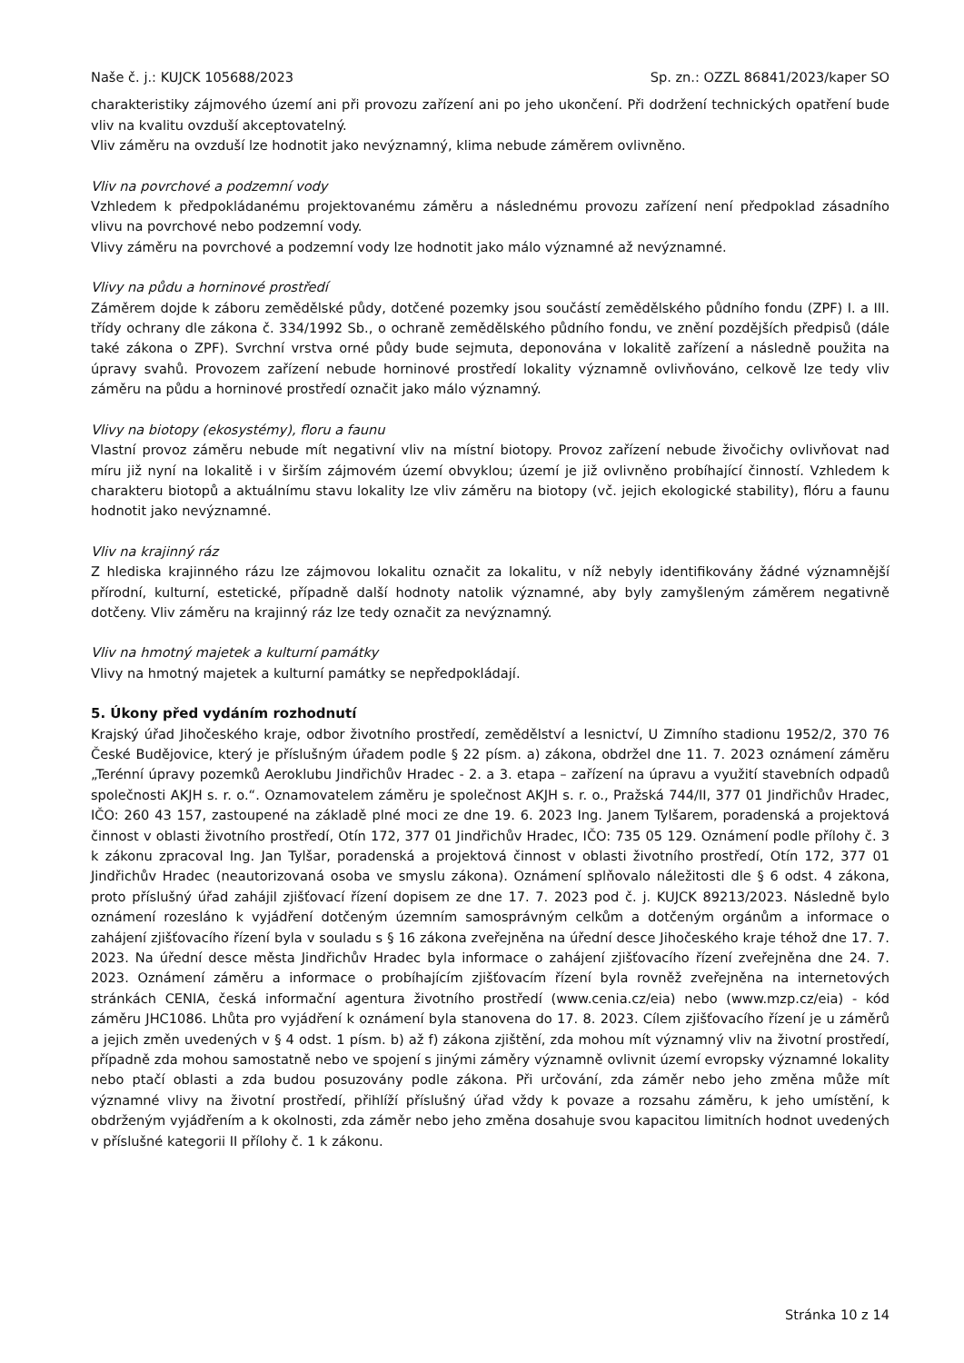Naše č. j.: KUJCK 105688/2023 Sp. zn.: OZZL 86841/2023/kaper SO
charakteristiky zájmového území ani při provozu zařízení ani po jeho ukončení. Při dodržení technických opatření bude vliv na kvalitu ovzduší akceptovatelný.
Vliv záměru na ovzduší lze hodnotit jako nevýznamný, klima nebude záměrem ovlivněno.
Vliv na povrchové a podzemní vody
Vzhledem k předpokládanému projektovanému záměru a následnému provozu zařízení není předpoklad zásadního vlivu na povrchové nebo podzemní vody.
Vlivy záměru na povrchové a podzemní vody lze hodnotit jako málo významné až nevýznamné.
Vlivy na půdu a horninové prostředí
Záměrem dojde k záboru zemědělské půdy, dotčené pozemky jsou součástí zemědělského půdního fondu (ZPF) I. a III. třídy ochrany dle zákona č. 334/1992 Sb., o ochraně zemědělského půdního fondu, ve znění pozdějších předpisů (dále také zákona o ZPF). Svrchní vrstva orné půdy bude sejmuta, deponována v lokalitě zařízení a následně použita na úpravy svahů. Provozem zařízení nebude horninové prostředí lokality významně ovlivňováno, celkově lze tedy vliv záměru na půdu a horninové prostředí označit jako málo významný.
Vlivy na biotopy (ekosystémy), floru a faunu
Vlastní provoz záměru nebude mít negativní vliv na místní biotopy. Provoz zařízení nebude živočichy ovlivňovat nad míru již nyní na lokalitě i v širším zájmovém území obvyklou; území je již ovlivněno probíhající činností. Vzhledem k charakteru biotopů a aktuálnímu stavu lokality lze vliv záměru na biotopy (vč. jejich ekologické stability), flóru a faunu hodnotit jako nevýznamné.
Vliv na krajinný ráz
Z hlediska krajinného rázu lze zájmovou lokalitu označit za lokalitu, v níž nebyly identifikovány žádné významnější přírodní, kulturní, estetické, případně další hodnoty natolik významné, aby byly zamyšleným záměrem negativně dotčeny. Vliv záměru na krajinný ráz lze tedy označit za nevýznamný.
Vliv na hmotný majetek a kulturní památky
Vlivy na hmotný majetek a kulturní památky se nepředpokládají.
5. Úkony před vydáním rozhodnutí
Krajský úřad Jihočeského kraje, odbor životního prostředí, zemědělství a lesnictví, U Zimního stadionu 1952/2, 370 76 České Budějovice, který je příslušným úřadem podle § 22 písm. a) zákona, obdržel dne 11. 7. 2023 oznámení záměru „Terénní úpravy pozemků Aeroklubu Jindřichův Hradec - 2. a 3. etapa – zařízení na úpravu a využití stavebních odpadů společnosti AKJH s. r. o.“. Oznamovatelem záměru je společnost AKJH s. r. o., Pražská 744/II, 377 01 Jindřichův Hradec, IČO: 260 43 157, zastoupené na základě plné moci ze dne 19. 6. 2023 Ing. Janem Tylšarem, poradenská a projektová činnost v oblasti životního prostředí, Otín 172, 377 01 Jindřichův Hradec, IČO: 735 05 129. Oznámení podle přílohy č. 3 k zákonu zpracoval Ing. Jan Tylšar, poradenská a projektová činnost v oblasti životního prostředí, Otín 172, 377 01 Jindřichův Hradec (neautorizovaná osoba ve smyslu zákona). Oznámení splňovalo náležitosti dle § 6 odst. 4 zákona, proto příslušný úřad zahájil zjišťovací řízení dopisem ze dne 17. 7. 2023 pod č. j. KUJCK 89213/2023. Následně bylo oznámení rozesláno k vyjádření dotčeným územním samosprávným celkům a dotčeným orgánům a informace o zahájení zjišťovacího řízení byla v souladu s § 16 zákona zveřejněna na úřední desce Jihočeského kraje téhož dne 17. 7. 2023. Na úřední desce města Jindřichův Hradec byla informace o zahájení zjišťovacího řízení zveřejněna dne 24. 7. 2023. Oznámení záměru a informace o probíhajícím zjišťovacím řízení byla rovněž zveřejněna na internetových stránkách CENIA, česká informační agentura životního prostředí (www.cenia.cz/eia) nebo (www.mzp.cz/eia) - kód záměru JHC1086. Lhůta pro vyjádření k oznámení byla stanovena do 17. 8. 2023. Cílem zjišťovacího řízení je u záměrů a jejich změn uvedených v § 4 odst. 1 písm. b) až f) zákona zjištění, zda mohou mít významný vliv na životní prostředí, případně zda mohou samostatně nebo ve spojení s jinými záměry významně ovlivnit území evropsky významné lokality nebo ptačí oblasti a zda budou posuzovány podle zákona. Při určování, zda záměr nebo jeho změna může mít významné vlivy na životní prostředí, přihlíží příslušný úřad vždy k povaze a rozsahu záměru, k jeho umístění, k obdrženým vyjádřením a k okolnosti, zda záměr nebo jeho změna dosahuje svou kapacitou limitních hodnot uvedených v příslušné kategorii II přílohy č. 1 k zákonu.
Stránka 10 z 14